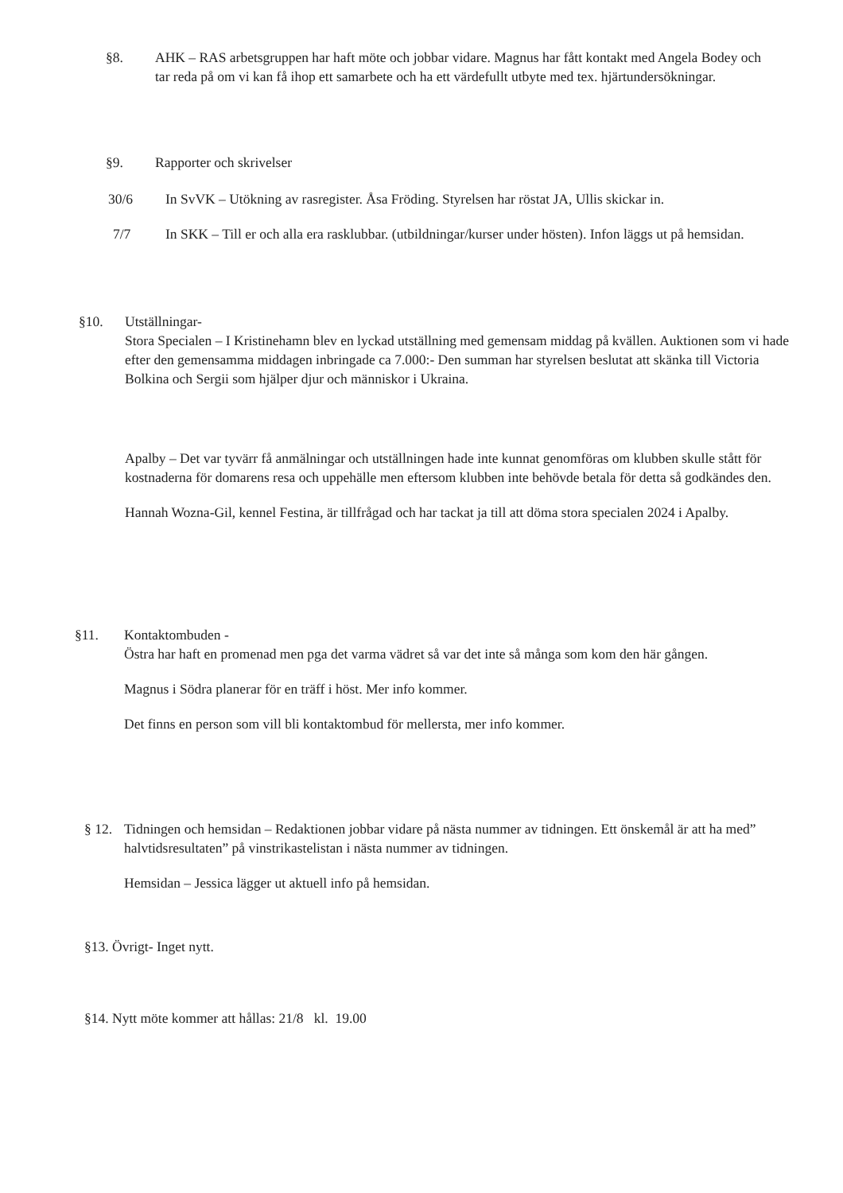§8. AHK – RAS arbetsgruppen har haft möte och jobbar vidare. Magnus har fått kontakt med Angela Bodey och tar reda på om vi kan få ihop ett samarbete och ha ett värdefullt utbyte med tex. hjärtundersökningar.
§9. Rapporter och skrivelser
30/6 In SvVK – Utökning av rasregister. Åsa Fröding. Styrelsen har röstat JA, Ullis skickar in.
7/7 In SKK – Till er och alla era rasklubbar. (utbildningar/kurser under hösten). Infon läggs ut på hemsidan.
§10. Utställningar-
Stora Specialen – I Kristinehamn blev en lyckad utställning med gemensam middag på kvällen. Auktionen som vi hade efter den gemensamma middagen inbringade ca 7.000:- Den summan har styrelsen beslutat att skänka till Victoria Bolkina och Sergii som hjälper djur och människor i Ukraina.
Apalby – Det var tyvärr få anmälningar och utställningen hade inte kunnat genomföras om klubben skulle stått för kostnaderna för domarens resa och uppehälle men eftersom klubben inte behövde betala för detta så godkändes den.
Hannah Wozna-Gil, kennel Festina, är tillfrågad och har tackat ja till att döma stora specialen 2024 i Apalby.
§11. Kontaktombuden -
Östra har haft en promenad men pga det varma vädret så var det inte så många som kom den här gången.
Magnus i Södra planerar för en träff i höst. Mer info kommer.
Det finns en person som vill bli kontaktombud för mellersta, mer info kommer.
§ 12.
Tidningen och hemsidan – Redaktionen jobbar vidare på nästa nummer av tidningen. Ett önskemål är att ha med” halvtidsresultaten” på vinstrikastelistan i nästa nummer av tidningen.
Hemsidan – Jessica lägger ut aktuell info på hemsidan.
§13. Övrigt- Inget nytt.
§14. Nytt möte kommer att hållas: 21/8 kl. 19.00